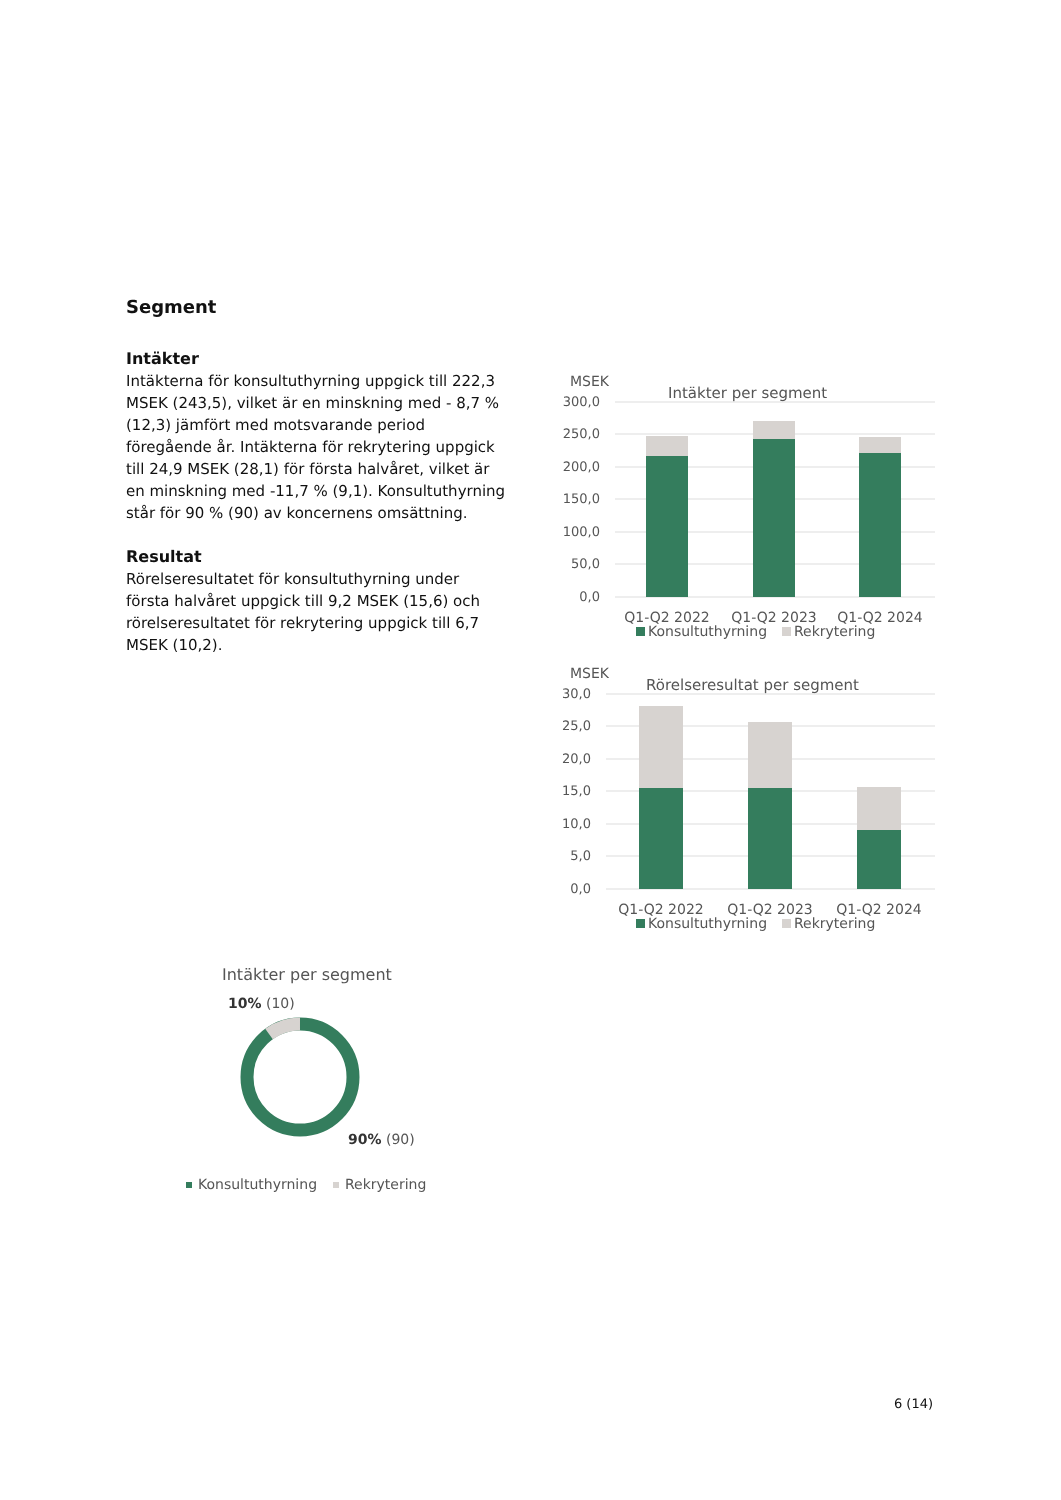Segment
Intäkter
Intäkterna för konsultuthyrning uppgick till 222,3 MSEK (243,5), vilket är en minskning med - 8,7 % (12,3) jämfört med motsvarande period föregående år. Intäkterna för rekrytering uppgick till 24,9 MSEK (28,1) för första halvåret, vilket är en minskning med -11,7 % (9,1). Konsultuthyrning står för 90 % (90) av koncernens omsättning.
Resultat
Rörelseresultatet för konsultuthyrning under första halvåret uppgick till 9,2 MSEK (15,6) och rörelseresultatet för rekrytering uppgick till 6,7 MSEK (10,2).
MSEK
Intäkter per segment
300,0
250,0
200,0
150,0
100,0
50,0
0,0
Q1-Q2 2022
Q1-Q2 2023
Q1-Q2 2024
Konsultuthyrning
Rekrytering
MSEK
Rörelseresultat per segment
30,0
25,0
20,0
15,0
10,0
5,0
0,0
Q1-Q2 2022
Q1-Q2 2023
Q1-Q2 2024
Konsultuthyrning
Rekrytering
Intäkter per segment
10% (10)
90% (90)
Konsultuthyrning
Rekrytering
6 (14)